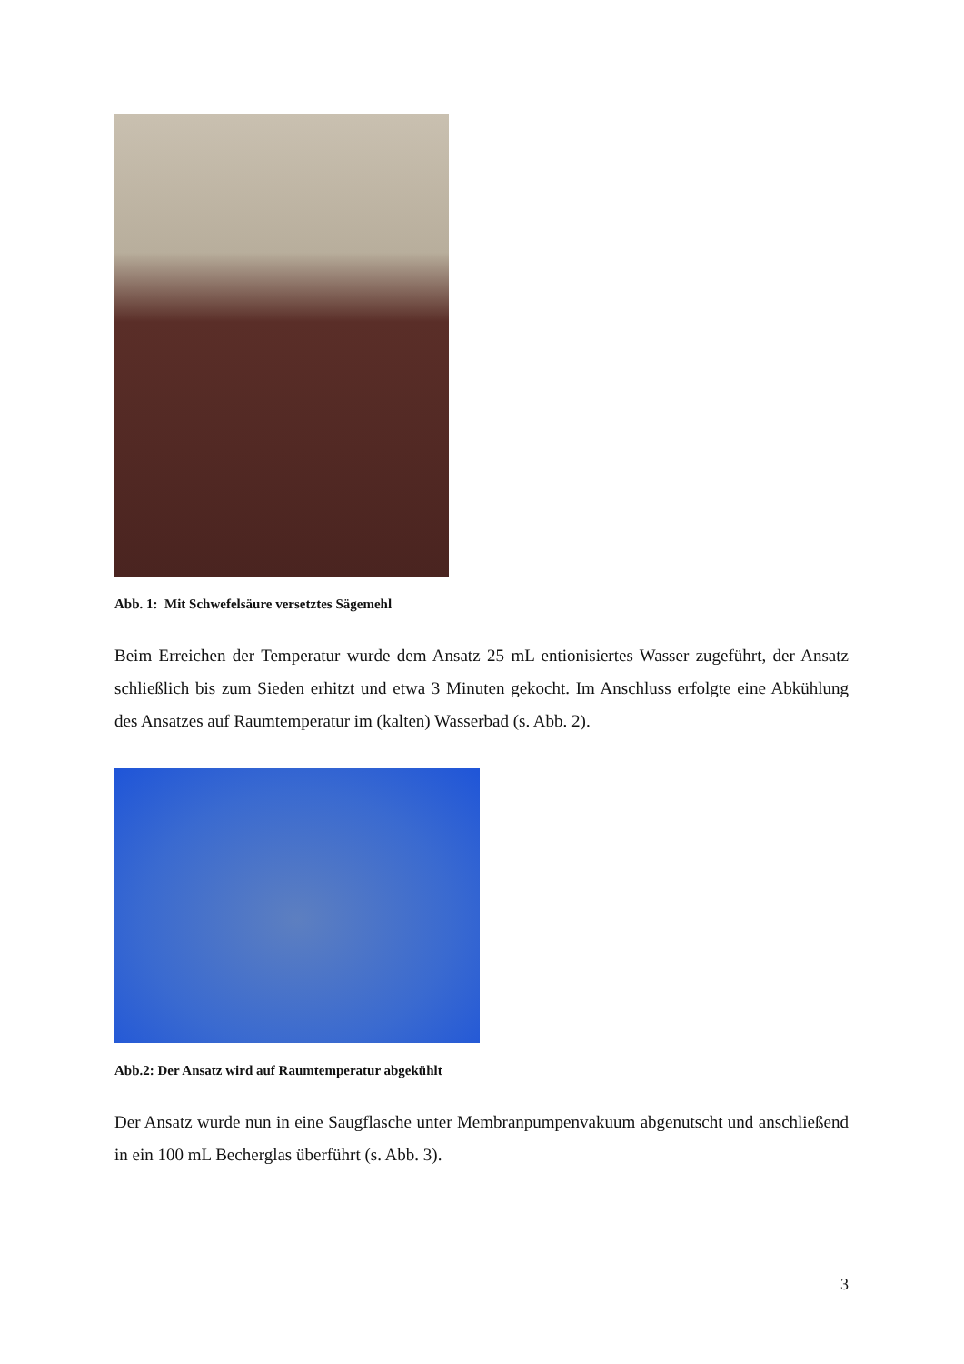Abb. 1: Mit Schwefelsäure versetztes Sägemehl
Beim Erreichen der Temperatur wurde dem Ansatz 25 mL entionisiertes Wasser zugeführt, der Ansatz schließlich bis zum Sieden erhitzt und etwa 3 Minuten gekocht. Im Anschluss erfolgte eine Abkühlung des Ansatzes auf Raumtemperatur im (kalten) Wasserbad (s. Abb. 2).
Abb.2: Der Ansatz wird auf Raumtemperatur abgekühlt
Der Ansatz wurde nun in eine Saugflasche unter Membranpumpenvakuum abgenutscht und anschließend in ein 100 mL Becherglas überführt (s. Abb. 3).
3